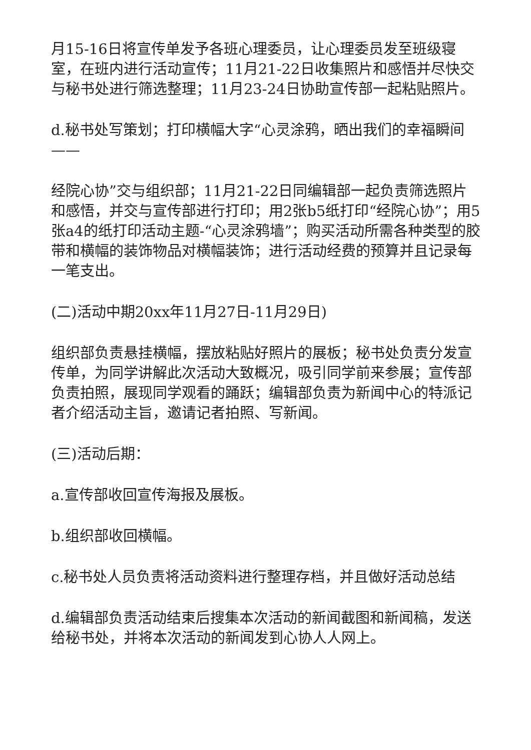月15-16日将宣传单发予各班心理委员，让心理委员发至班级寝室，在班内进行活动宣传；11月21-22日收集照片和感悟并尽快交与秘书处进行筛选整理；11月23-24日协助宣传部一起粘贴照片。
d.秘书处写策划；打印横幅大字“心灵涂鸦，晒出我们的幸福瞬间——
经院心协”交与组织部；11月21-22日同编辑部一起负责筛选照片和感悟，并交与宣传部进行打印；用2张b5纸打印“经院心协”；用5张a4的纸打印活动主题-“心灵涂鸦墙”；购买活动所需各种类型的胶带和横幅的装饰物品对横幅装饰；进行活动经费的预算并且记录每一笔支出。
(二)活动中期20xx年11月27日-11月29日)
组织部负责悬挂横幅，摆放粘贴好照片的展板；秘书处负责分发宣传单，为同学讲解此次活动大致概况，吸引同学前来参展；宣传部负责拍照，展现同学观看的踊跃；编辑部负责为新闻中心的特派记者介绍活动主旨，邀请记者拍照、写新闻。
(三)活动后期：
a.宣传部收回宣传海报及展板。
b.组织部收回横幅。
c.秘书处人员负责将活动资料进行整理存档，并且做好活动总结
d.编辑部负责活动结束后搜集本次活动的新闻截图和新闻稿，发送给秘书处，并将本次活动的新闻发到心协人人网上。